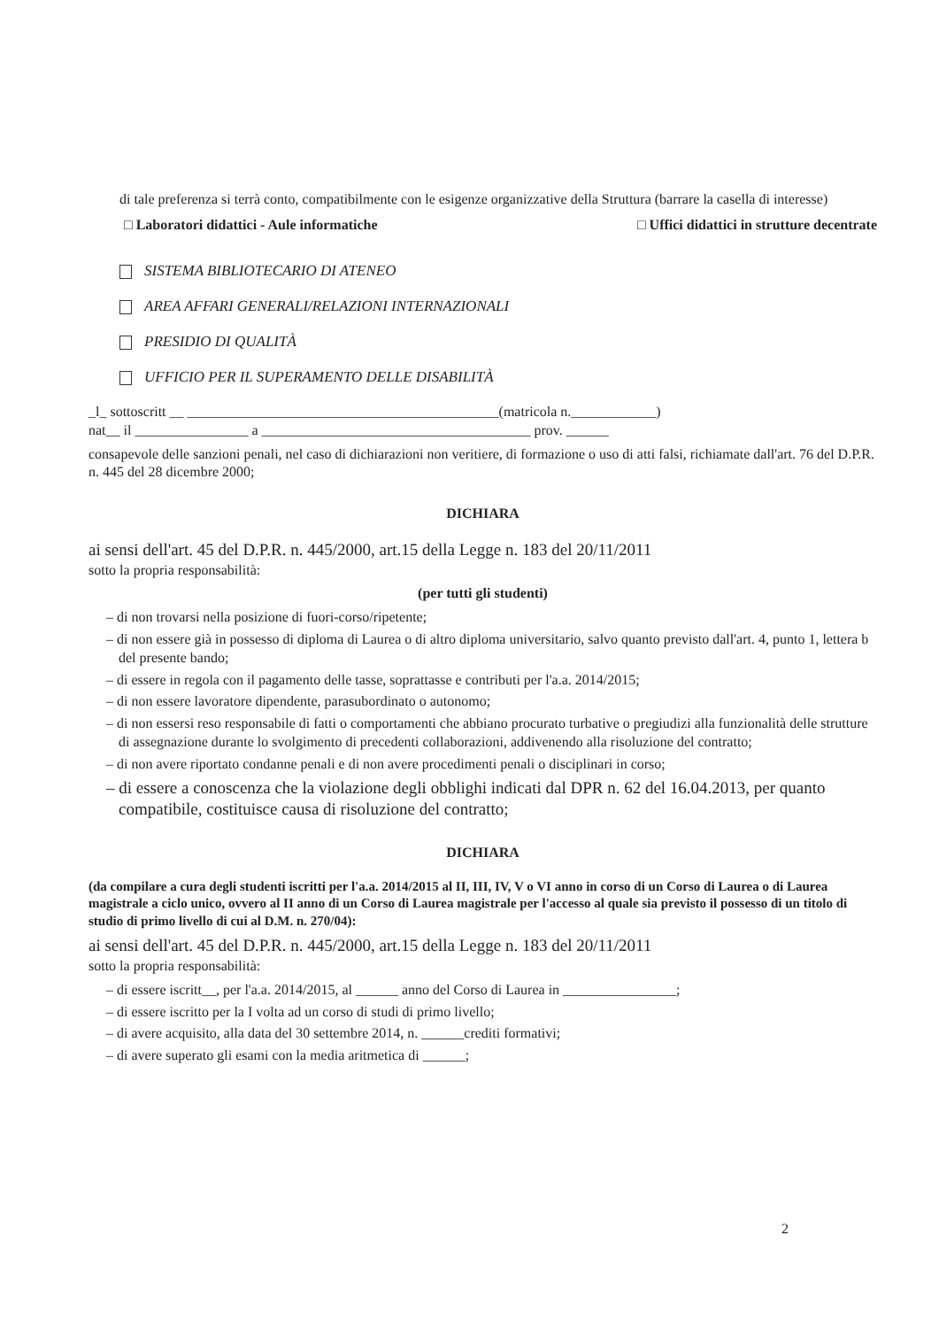di tale preferenza si terrà conto, compatibilmente con le esigenze organizzative della Struttura (barrare la casella di interesse)
□ Laboratori didattici - Aule informatiche □ Uffici didattici in strutture decentrate
SISTEMA BIBLIOTECARIO DI ATENEO
AREA AFFARI GENERALI/RELAZIONI INTERNAZIONALI
PRESIDIO DI QUALITÀ
UFFICIO PER IL SUPERAMENTO DELLE DISABILITÀ
_l_ sottoscritt __ ____________________________________________(matricola n.____________)
nat__ il ________________ a ______________________________________ prov. ______
consapevole delle sanzioni penali, nel caso di dichiarazioni non veritiere, di formazione o uso di atti falsi, richiamate dall'art. 76 del D.P.R. n. 445 del 28 dicembre 2000;
DICHIARA
ai sensi dell'art. 45 del D.P.R. n. 445/2000, art.15 della Legge n. 183 del 20/11/2011
sotto la propria responsabilità:
(per tutti gli studenti)
– di non trovarsi nella posizione di fuori-corso/ripetente;
– di non essere già in possesso di diploma di Laurea o di altro diploma universitario, salvo quanto previsto dall'art. 4, punto 1, lettera b del presente bando;
– di essere in regola con il pagamento delle tasse, soprattasse e contributi per l'a.a. 2014/2015;
– di non essere lavoratore dipendente, parasubordinato o autonomo;
– di non essersi reso responsabile di fatti o comportamenti che abbiano procurato turbative o pregiudizi alla funzionalità delle strutture di assegnazione durante lo svolgimento di precedenti collaborazioni, addivenendo alla risoluzione del contratto;
– di non avere riportato condanne penali e di non avere procedimenti penali o disciplinari in corso;
– di essere a conoscenza che la violazione degli obblighi indicati dal DPR n. 62 del 16.04.2013, per quanto compatibile, costituisce causa di risoluzione del contratto;
DICHIARA
(da compilare a cura degli studenti iscritti per l'a.a. 2014/2015 al II, III, IV, V o VI anno in corso di un Corso di Laurea o di Laurea magistrale a ciclo unico, ovvero al II anno di un Corso di Laurea magistrale per l'accesso al quale sia previsto il possesso di un titolo di studio di primo livello di cui al D.M. n. 270/04):
ai sensi dell'art. 45 del D.P.R. n. 445/2000, art.15 della Legge n. 183 del 20/11/2011
sotto la propria responsabilità:
– di essere iscritt__, per l'a.a. 2014/2015, al ______ anno del Corso di Laurea in ________________;
– di essere iscritto per la I volta ad un corso di studi di primo livello;
– di avere acquisito, alla data del 30 settembre 2014, n. ______crediti formativi;
– di avere superato gli esami con la media aritmetica di ______;
2